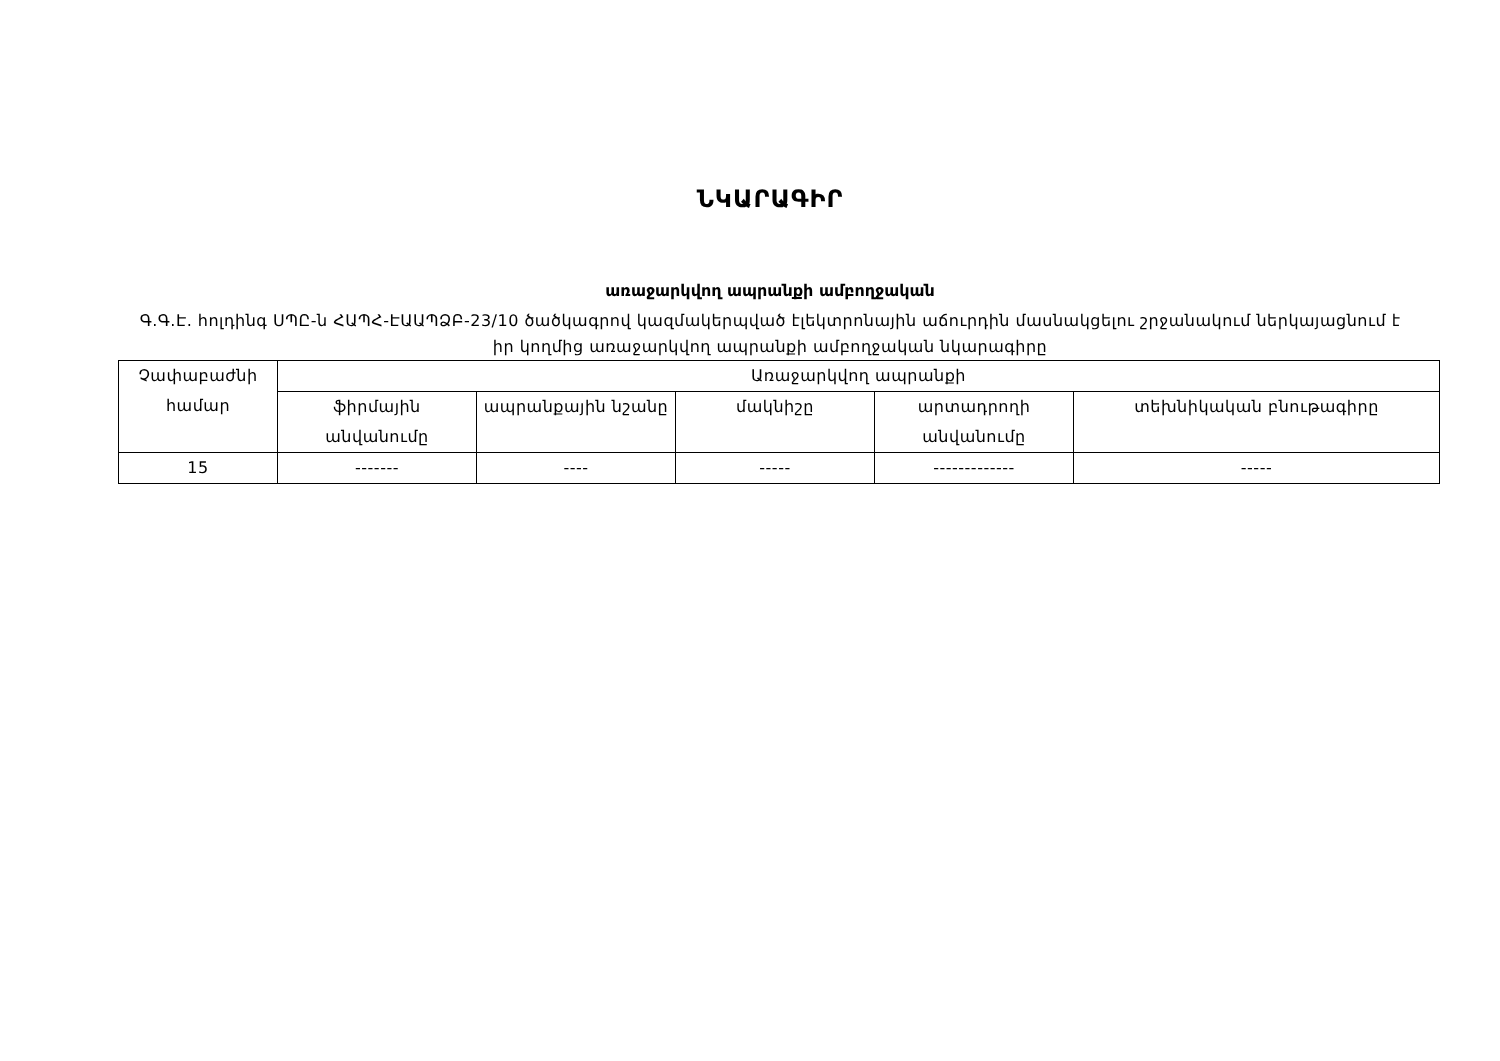ՆԿԱՐԱԳԻՐ
առաջարկվող ապրանքի ամբողջական
Գ.Գ.Է. հոլդինգ ՍՊԸ-ն ՀԱՊՀ-ԷԱԱՊՁԲ-23/10 ծածկագրով կազմակերպված էլեկտրոնային աճուրդին մասնակցելու շրջանակում ներկայացնում է իր կողմից առաջարկվող ապրանքի ամբողջական նկարագիրը
| Չափաբաժնի համար | Առաջարկվող ապրանքի | | | | |
| --- | --- | --- | --- | --- | --- |
| | ֆիրմային անվանումը | ապրանքային նշանը | մակնիշը | արտադրողի անվանումը | տեխնիկական բնութագիրը |
| 15 | ------- | ---- | ----- | ------------- | ----- |